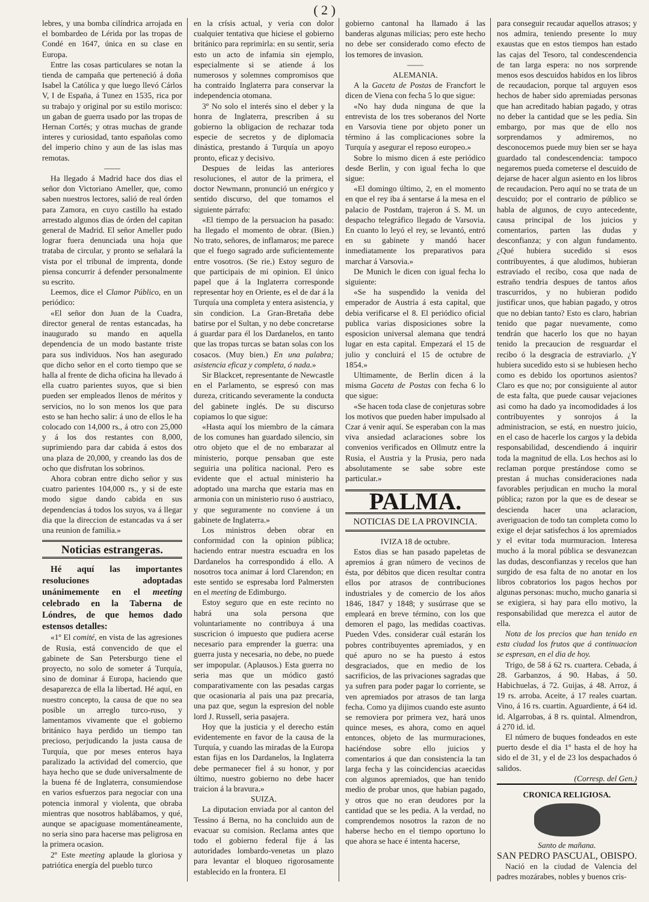( 2 )
lebres, y una bomba cilíndrica arrojada en el bombardeo de Lérida por las tropas de Condé en 1647, única en su clase en Europa.
Entre las cosas particulares se notan la tienda de campaña que perteneció á doña Isabel la Católica y que luego llevó Cárlos V, I de España, á Tunez en 1535, rica por su trabajo y original por su estilo morisco: un gaban de guerra usado por las tropas de Hernan Cortés; y otras muchas de grande interes y curiosidad, tanto españolas como del imperio chino y aun de las islas mas remotas.
——
Ha llegado á Madrid hace dos dias el señor don Victoriano Ameller, que, como saben nuestros lectores, salió de real órden para Zamora, en cuyo castillo ha estado arrestado algunos dias de órden del capitan general de Madrid. El señor Ameller pudo lograr fuera denunciada una hoja que trataba de circular, y pronto se señalará la vista por el tribunal de imprenta, donde piensa concurrir á defender personalmente su escrito.
Leemos, dice el Clamor Público, en un periódico:
«El señor don Juan de la Cuadra, director general de rentas estancadas, ha inaugurado su mando en aquella dependencia de un modo bastante triste para sus individuos. Nos han asegurado que dicho señor en el corto tiempo que se halla al frente de dicha oficina ha llevado á ella cuatro parientes suyos, que si bien pueden ser empleados llenos de méritos y servicios, no lo son menos los que para esto se han hecho salir: á uno de ellos le ha colocado con 14,000 rs., á otro con 25,000 y á los dos restantes con 8,000, suprimiendo para dar cabida á estos dos una plaza de 20,000, y creando las dos de ocho que disfrutan los sobrinos.
Ahora cobran entre dicho señor y sus cuatro parientes 104,000 rs., y si de este modo sigue dando cabida en sus dependencias á todos los suyos, va á llegar dia que la direccion de estancadas va á ser una reunion de familia.»
Noticias estrangeras.
Hé aquí las importantes resoluciones adoptadas unánimemente en el meeting celebrado en la Taberna de Lóndres, de que hemos dado estensos detalles:
«1º El comité, en vista de las agresiones de Rusia, está convencido de que el gabinete de San Petersburgo tiene el proyecto, no solo de someter á Turquía, sino de dominar á Europa, haciendo que desaparezca de ella la libertad. Hé aquí, en nuestro concepto, la causa de que no sea posible un arreglo turco-ruso, y lamentamos vivamente que el gobierno británico haya perdido un tiempo tan precioso, perjudicando la justa causa de Turquía, que por meses enteros haya paralizado la actividad del comercio, que haya hecho que se dude universalmente de la buena fé de Inglaterra, consumiendose en varios esfuerzos para negociar con una potencia inmoral y violenta, que obraba mientras que nosotros hablábamos, y qué, aunque se apaciguase momentáneamente, no seria sino para hacerse mas peligrosa en la primera ocasion.
2º Este meeting aplaude la gloriosa y patriótica energía del pueblo turco
en la crísis actual, y veria con dolor cualquier tentativa que hiciese el gobierno británico para reprimirla: en su sentir, seria esto un acto de infamia sin ejemplo, especialmente si se atiende á los numerosos y solemnes compromisos que ha contraido Inglaterra para conservar la independencia otomana.
3º No solo el interés sino el deber y la honra de Inglaterra, prescriben á su gobierno la obligacion de rechazar toda especie de secretos y de diplomacia dinástica, prestando á Turquía un apoyo pronto, eficaz y decisivo.
Despues de leidas las anteriores resoluciones, el autor de la primera, el doctor Newmann, pronunció un enérgico y sentido discurso, del que tomamos el siguiente párrafo:
«El tiempo de la persuacion ha pasado: ha llegado el momento de obrar. (Bien.) No trato, señores, de inflamaros; me parece que el fuego sagrado arde suficientemente entre vosotros. (Se rie.) Estoy seguro de que participais de mi opinion. El único papel que á la Inglaterra corresponde representar hoy en Oriente, es el de dar á la Turquía una completa y entera asistencia, y sin condicion. La Gran-Bretaña debe batirse por el Sultan, y no debe concretarse á guardar para él los Dardanelos, en tanto que las tropas turcas se batan solas con los cosacos. (Muy bien.) En una palabra; asistencia eficaz y completa, ó nada.»
Sir Blackcet, representante de Newcastle en el Parlamento, se espresó con mas dureza, criticando severamente la conducta del gabinete inglés. De su discurso copiamos lo que sigue:
«Hasta aquí los miembro de la cámara de los comunes han guardado silencio, sin otro objeto que el de no embarazar al ministerio, porque pensaban que este seguiria una política nacional. Pero es evidente que el actual ministerio ha adoptado una marcha que estaria mas en armonia con un ministerio ruso ó austriaco, y que seguramente no conviene á un gabinete de Inglaterra.»
Los ministros deben obrar en conformidad con la opinion pública; haciendo entrar nuestra escuadra en los Dardanelos ha correspondido á ello. A nosotros toca animar á lord Clarendon; en este sentido se espresaba lord Palmersten en el meeting de Edimburgo.
Estoy seguro que en este recinto no habrá una sola persona que voluntariamente no contribuya á una suscricion ó impuesto que pudiera acerse necesario para emprender la guerra: una guerra justa y necesaria, no debe, no puede ser impopular. (Aplausos.) Esta guerra no seria mas que un módico gastó comparativamente con las pesadas cargas que ocasionaria al pais una paz precaria, una paz que, segun la espresion del noble lord J. Russell, seria pasajera.
Hoy que la justicia y el derecho están evidentemente en favor de la causa de la Turquía, y cuando las miradas de la Europa estan fijas en los Dardanelos, la Inglaterra debe permanecer fiel á su honor, y por último, nuestro gobierno no debe hacer traicion á la bravura.»
SUIZA.
La diputacion enviada por al canton del Tessino á Berna, no ha concluido aun de evacuar su comision. Reclama antes que todo el gobierno federal fije á las autoridades lombardo-venetas un plazo para levantar el bloqueo rigorosamente establecido en la frontera. El
gobierno cantonal ha llamado á las banderas algunas milicias; pero este hecho no debe ser considerado como efecto de los temores de invasion.
——
ALEMANIA.
A la Gaceta de Postas de Francfort le dicen de Viena con fecha 5 lo que sigue:
«No hay duda ninguna de que la entrevista de los tres soberanos del Norte en Varsovia tiene por objeto poner un término á las complicaciones sobre la Turquía y asegurar el reposo europeo.»
Sobre lo mismo dicen á este periódico desde Berlin, y con igual fecha lo que sigue:
«El domingo último, 2, en el momento en que el rey iba á sentarse á la mesa en el palacio de Postdam, trajeron á S. M. un despacho telegráfico llegado de Varsovia. En cuanto lo leyó el rey, se levantó, entró en su gabinete y mandó hacer inmediatamente los preparativos para marchar á Varsovia.»
De Munich le dicen con igual fecha lo siguiente:
«Se ha suspendido la venida del emperador de Austria á esta capital, que debia verificarse el 8. El periódico oficial publica varias disposiciones sobre la esposicion universal alemana que tendrá lugar en esta capital. Empezará el 15 de julio y concluirá el 15 de octubre de 1854.»
Ultimamente, de Berlin dicen á la misma Gaceta de Postas con fecha 6 lo que sigue:
«Se hacen toda clase de conjeturas sobre los motivos que pueden haber impulsado al Czar á venir aquí. Se esperaban con la mas viva ansiedad aclaraciones sobre los convenios verificados en Ollmutz entre la Rusia, el Austria y la Prusia, pero nada absolutamente se sabe sobre este particular.»
PALMA.
NOTICIAS DE LA PROVINCIA.
IVIZA 18 de octubre.
Estos dias se han pasado papeletas de apremios á gran número de vecinos de ésta, por débitos que dicen resultar contra ellos por atrasos de contribuciones industriales y de comercio de los años 1846, 1847 y 1848; y susúrrase que se empleará en breve término, con los que demoren el pago, las medidas coactivas. Pueden Vdes. considerar cuál estarán los pobres contribuyentes apremiados, y en qué apuro no se ha puesto á estos desgraciados, que en medio de los sacrificios, de las privaciones sagradas que ya sufren para poder pagar lo corriente, se ven apremiados por atrasos de tan larga fecha. Como ya dijimos cuando este asunto se removiera por primera vez, hará unos quince meses, es ahora, como en aquel entonces, objeto de las murmuraciones, haciéndose sobre ello juicios y comentarios á que dan consistencia la tan larga fecha y las coincidencias acaecidas con algunos apremiados, que han tenido medio de probar unos, que habian pagado, y otros que no eran deudores por la cantidad que se les pedia. A la verdad, no comprendemos nosotros la razon de no haberse hecho en el tiempo oportuno lo que ahora se hace é intenta hacerse,
para conseguir recaudar aquellos atrasos; y nos admira, teniendo presente lo muy exaustas que en estos tiempos han estado las cajas del Tesoro, tal condescendencia de tan larga espera: no nos sorprende menos esos descuidos habidos en los libros de recaudacion, porque tal arguyen esos hechos de haber sido apremiadas personas que han acreditado habian pagado, y otras no deber la cantidad que se les pedia. Sin embargo, por mas que de ello nos sorprendamos y admiremos, no desconocemos puede muy bien ser se haya guardado tal condescendencia: tampoco negaremos pueda cometerse el descuido de dejarse de hacer algun asiento en los libros de recaudacion. Pero aquí no se trata de un descuido; por el contrario de público se habla de algunos, de cuyo antecedente, causa principal de los juicios y comentarios, parten las dudas y desconfianza; y con algun fundamento. ¿Qué hubiera sucedido si esos contribuyentes, á que aludimos, hubieran estraviado el recibo, cosa que nada de estraño tendria despues de tantos años trascurridos, y no hubieran podido justificar unos, que habian pagado, y otros que no debian tanto? Esto es claro, habrian tenido que pagar nuevamente, como tendrán que hacerlo los que no hayan tenido la precaucion de resguardar el recibo ó la desgracia de estraviarlo. ¿Y hubiera sucedido esto si se hubiesen hecho como es debido los oportunos asientos? Claro es que no; por consiguiente al autor de esta falta, que puede causar vejaciones asi como ha dado ya incomodidades á los contribuyentes y sonrojos á la administracion, se está, en nuestro juicio, en el caso de hacerle los cargos y la debida responsabilidad, descendiendo á inquirir toda la magnitud de ella. Los hechos asi lo reclaman porque prestándose como se prestan á muchas consideraciones nada favorables perjudican en mucho la moral pública; razon por la que es de desear se descienda hacer una aclaracion, averiguacion de todo tan completa como lo exige el dejar satisfechos á los apremiados y el evitar toda murmuracion. Interesa mucho á la moral pública se desvanezcan las dudas, desconfianzas y recelos que han surgido de esa falta de no anotar en los libros cobratorios los pagos hechos por algunas personas: mucho, mucho ganaria si se exigiera, si hay para ello motivo, la responsabilidad que merezca el autor de ella.
Nota de los precios que han tenido en esta ciudad los frutos que á continuacion se espresan, en el dia de hoy.
Trigo, de 58 á 62 rs. cuartera. Cebada, á 28. Garbanzos, á 90. Habas, á 50. Habichuelas, á 72. Guijas, á 48. Arroz, á 19 rs. arroba. Aceite, á 17 reales cuartan. Vino, á 16 rs. cuartin. Aguardiente, á 64 id. id. Algarrobas, á 8 rs. quintal. Almendron, á 270 id. id.
El número de buques fondeados en este puerto desde el dia 1º hasta el de hoy ha sido el de 31, y el de 23 los despachados ó salidos.
(Corresp. del Gen.)
CRONICA RELIGIOSA.
Santo de mañana.
SAN PEDRO PASCUAL, OBISPO.
Nació en la ciudad de Valencia del padres mozárabes, nobles y buenos cris-